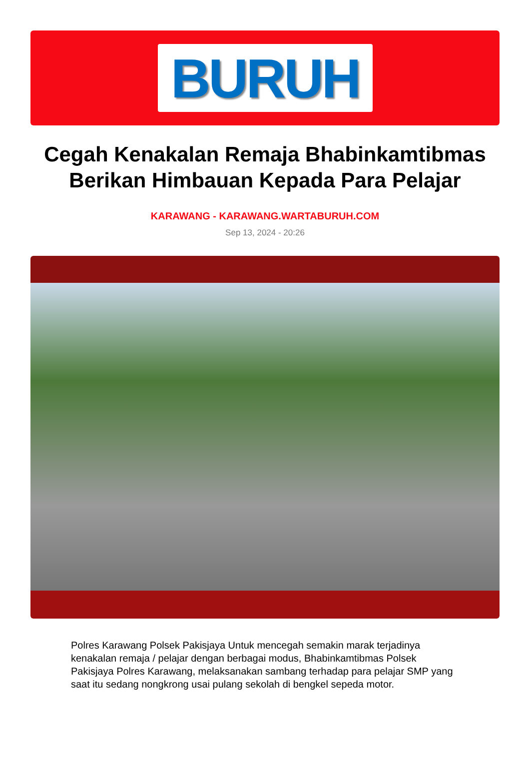BURUH
Cegah Kenakalan Remaja Bhabinkamtibmas Berikan Himbauan Kepada Para Pelajar
KARAWANG - KARAWANG.WARTABURUH.COM
Sep 13, 2024 - 20:26
Polres Karawang Polsek Pakisjaya Untuk mencegah semakin marak terjadinya kenakalan remaja / pelajar dengan berbagai modus, Bhabinkamtibmas Polsek Pakisjaya Polres Karawang, melaksanakan sambang terhadap para pelajar SMP yang saat itu sedang nongkrong usai pulang sekolah di bengkel sepeda motor.